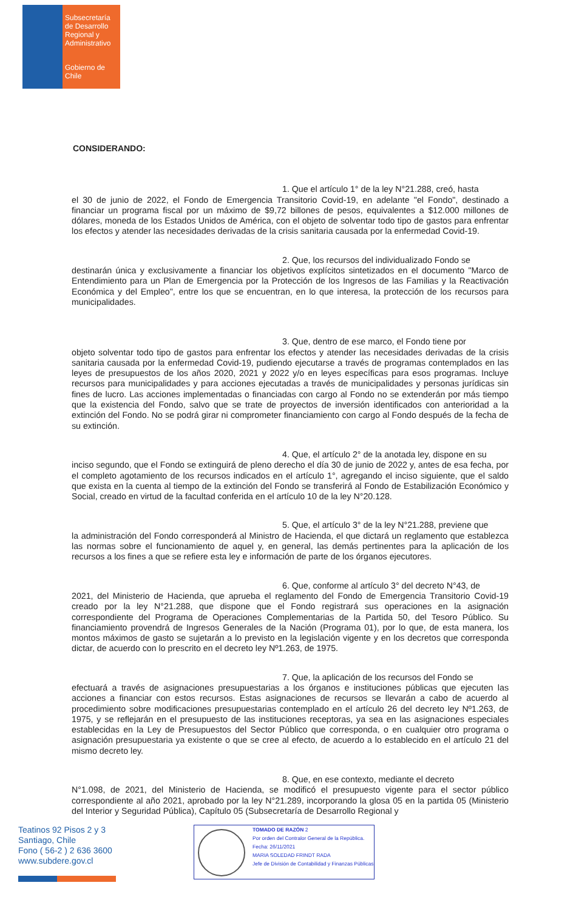Subsecretaría de Desarrollo Regional y Administrativo
Gobierno de Chile
CONSIDERANDO:
1. Que el artículo 1° de la ley N°21.288, creó, hasta
el 30 de junio de 2022, el Fondo de Emergencia Transitorio Covid-19, en adelante "el Fondo", destinado a financiar un programa fiscal por un máximo de $9,72 billones de pesos, equivalentes a $12.000 millones de dólares, moneda de los Estados Unidos de América, con el objeto de solventar todo tipo de gastos para enfrentar los efectos y atender las necesidades derivadas de la crisis sanitaria causada por la enfermedad Covid-19.
2. Que, los recursos del individualizado Fondo se
destinarán única y exclusivamente a financiar los objetivos explícitos sintetizados en el documento "Marco de Entendimiento para un Plan de Emergencia por la Protección de los Ingresos de las Familias y la Reactivación Económica y del Empleo", entre los que se encuentran, en lo que interesa, la protección de los recursos para municipalidades.
3. Que, dentro de ese marco, el Fondo tiene por
objeto solventar todo tipo de gastos para enfrentar los efectos y atender las necesidades derivadas de la crisis sanitaria causada por la enfermedad Covid-19, pudiendo ejecutarse a través de programas contemplados en las leyes de presupuestos de los años 2020, 2021 y 2022 y/o en leyes específicas para esos programas. Incluye recursos para municipalidades y para acciones ejecutadas a través de municipalidades y personas jurídicas sin fines de lucro. Las acciones implementadas o financiadas con cargo al Fondo no se extenderán por más tiempo que la existencia del Fondo, salvo que se trate de proyectos de inversión identificados con anterioridad a la extinción del Fondo. No se podrá girar ni comprometer financiamiento con cargo al Fondo después de la fecha de su extinción.
4. Que, el artículo 2° de la anotada ley, dispone en su
inciso segundo, que el Fondo se extinguirá de pleno derecho el día 30 de junio de 2022 y, antes de esa fecha, por el completo agotamiento de los recursos indicados en el artículo 1°, agregando el inciso siguiente, que el saldo que exista en la cuenta al tiempo de la extinción del Fondo se transferirá al Fondo de Estabilización Económico y Social, creado en virtud de la facultad conferida en el artículo 10 de la ley N°20.128.
5. Que, el artículo 3° de la ley N°21.288, previene que
la administración del Fondo corresponderá al Ministro de Hacienda, el que dictará un reglamento que establezca las normas sobre el funcionamiento de aquel y, en general, las demás pertinentes para la aplicación de los recursos a los fines a que se refiere esta ley e información de parte de los órganos ejecutores.
6. Que, conforme al artículo 3° del decreto N°43, de
2021, del Ministerio de Hacienda, que aprueba el reglamento del Fondo de Emergencia Transitorio Covid-19 creado por la ley N°21.288, que dispone que el Fondo registrará sus operaciones en la asignación correspondiente del Programa de Operaciones Complementarias de la Partida 50, del Tesoro Público. Su financiamiento provendrá de Ingresos Generales de la Nación (Programa 01), por lo que, de esta manera, los montos máximos de gasto se sujetarán a lo previsto en la legislación vigente y en los decretos que corresponda dictar, de acuerdo con lo prescrito en el decreto ley Nº1.263, de 1975.
7. Que, la aplicación de los recursos del Fondo se
efectuará a través de asignaciones presupuestarias a los órganos e instituciones públicas que ejecuten las acciones a financiar con estos recursos. Estas asignaciones de recursos se llevarán a cabo de acuerdo al procedimiento sobre modificaciones presupuestarias contemplado en el artículo 26 del decreto ley Nº1.263, de 1975, y se reflejarán en el presupuesto de las instituciones receptoras, ya sea en las asignaciones especiales establecidas en la Ley de Presupuestos del Sector Público que corresponda, o en cualquier otro programa o asignación presupuestaria ya existente o que se cree al efecto, de acuerdo a lo establecido en el artículo 21 del mismo decreto ley.
8. Que, en ese contexto, mediante el decreto
N°1.098, de 2021, del Ministerio de Hacienda, se modificó el presupuesto vigente para el sector público correspondiente al año 2021, aprobado por la ley N°21.289, incorporando la glosa 05 en la partida 05 (Ministerio del Interior y Seguridad Pública), Capítulo 05 (Subsecretaría de Desarrollo Regional y
Teatinos 92 Pisos 2 y 3
Santiago, Chile
Fono ( 56-2 ) 2 636 3600
www.subdere.gov.cl
TOMADO DE RAZÓN 2
Por orden del Contralor General de la República.
Fecha: 26/11/2021
MARIA SOLEDAD FRINDT RADA
Jefe de División de Contabilidad y Finanzas Públicas